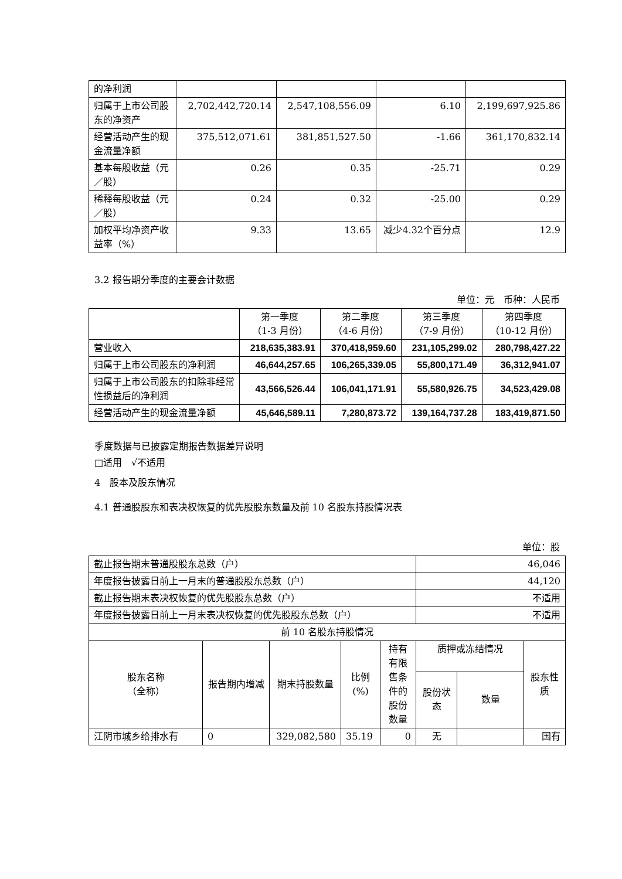| 的净利润 | | | | |
| 归属于上市公司股东的净资产 | 2,702,442,720.14 | 2,547,108,556.09 | 6.10 | 2,199,697,925.86 |
| 经营活动产生的现金流量净额 | 375,512,071.61 | 381,851,527.50 | -1.66 | 361,170,832.14 |
| 基本每股收益（元／股） | 0.26 | 0.35 | -25.71 | 0.29 |
| 稀释每股收益（元／股） | 0.24 | 0.32 | -25.00 | 0.29 |
| 加权平均净资产收益率（%） | 9.33 | 13.65 | 减少4.32个百分点 | 12.9 |
3.2 报告期分季度的主要会计数据
单位：元　币种：人民币
| | 第一季度 （1-3 月份） | 第二季度 （4-6 月份） | 第三季度 （7-9 月份） | 第四季度 （10-12 月份） |
| --- | --- | --- | --- | --- |
| 营业收入 | 218,635,383.91 | 370,418,959.60 | 231,105,299.02 | 280,798,427.22 |
| 归属于上市公司股东的净利润 | 46,644,257.65 | 106,265,339.05 | 55,800,171.49 | 36,312,941.07 |
| 归属于上市公司股东的扣除非经常性损益后的净利润 | 43,566,526.44 | 106,041,171.91 | 55,580,926.75 | 34,523,429.08 |
| 经营活动产生的现金流量净额 | 45,646,589.11 | 7,280,873.72 | 139,164,737.28 | 183,419,871.50 |
季度数据与已披露定期报告数据差异说明
□适用　√不适用
4　股本及股东情况
4.1 普通股股东和表决权恢复的优先股股东数量及前 10 名股东持股情况表
单位：股
| 截止报告期末普通股股东总数（户） | | | | | 46,046 | | |
| 年度报告披露日前上一月末的普通股股东总数（户） | | | | | 44,120 | | |
| 截止报告期末表决权恢复的优先股股东总数（户） | | | | | 不适用 | | |
| 年度报告披露日前上一月末表决权恢复的优先股股东总数（户） | | | | | 不适用 | | |
| 前 10 名股东持股情况 | | | | | | | |
| 股东名称 （全称） | 报告期内增减 | 期末持股数量 | 比例 (%) | 持有有限售条件的股份数量 | 质押或冻结情况 | | 股东性质 |
| | | | | | 股份状态 | 数量 | |
| 江阴市城乡给排水有 | 0 | 329,082,580 | 35.19 | 0 | 无 | | 国有 |